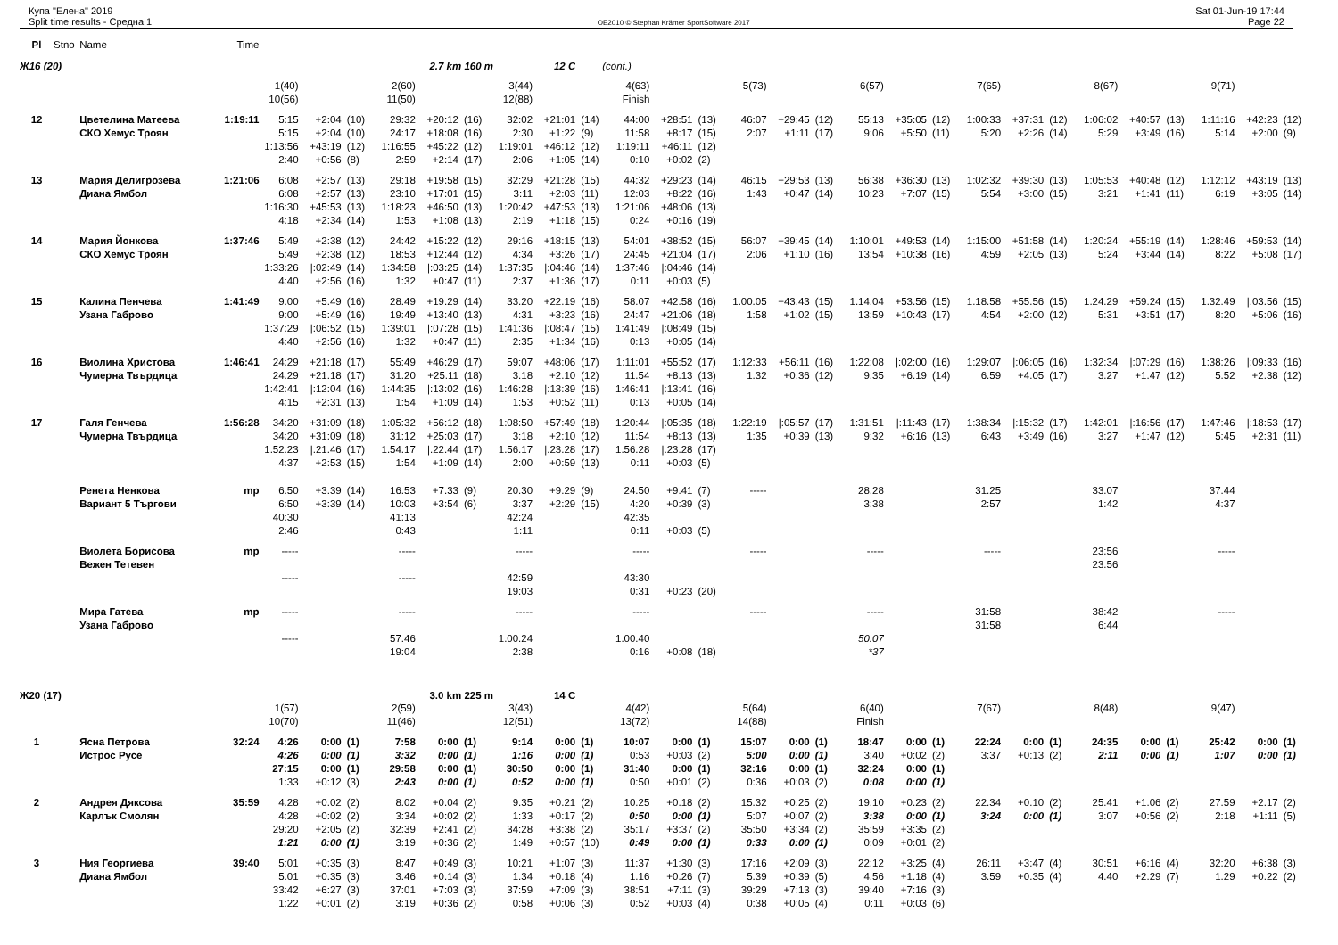Купа "Елена" 2019
Split time results - Средна 1
OE2010 © Stephan Krämer SportSoftware 2017
Sat 01-Jun-19 17:44
Page 22
| Pl | Stno | Name | Time | | | | | | | | | | | | | | | | | | | | | | | | | | | |
| Ж16 (20) | | | | | | | 2.7 km 160 m | | | 12 C | | (cont.) | | | | | | | | | | | | | | | | | | |
| | | | | 1(40) | | | 2(60) | | | 3(44) | | | 4(63) | | | 5(73) | | | 6(57) | | | 7(65) | | | 8(67) | | | 9(71) | | |
| | | | | 10(56) | | | 11(50) | | | 12(88) | | | Finish | | | | | | | | | | | | | | | | | |
| 12 | | Цветелина Матеева | 1:19:11 | 5:15 | +2:04 | (10) | 29:32 | +20:12 | (16) | 32:02 | +21:01 | (14) | 44:00 | +28:51 | (13) | 46:07 | +29:45 | (12) | 55:13 | +35:05 | (12) | 1:00:33 | +37:31 | (12) | 1:06:02 | +40:57 | (13) | 1:11:16 | +42:23 | (12) |
| | | СКО Хемус Троян | | 5:15 | +2:04 | (10) | 24:17 | +18:08 | (16) | 2:30 | +1:22 | (9) | 11:58 | +8:17 | (15) | 2:07 | +1:11 | (17) | 9:06 | +5:50 | (11) | 5:20 | +2:26 | (14) | 5:29 | +3:49 | (16) | 5:14 | +2:00 | (9) |
| | | | | 1:13:56 | +43:19 | (12) | 1:16:55 | +45:22 | (12) | 1:19:01 | +46:12 | (12) | 1:19:11 | +46:11 | (12) | | | | | | | | | | | | | | | |
| | | | | 2:40 | +0:56 | (8) | 2:59 | +2:14 | (17) | 2:06 | +1:05 | (14) | 0:10 | +0:02 | (2) | | | | | | | | | | | | | | | |
| 13 | | Мария Делигрозева | 1:21:06 | 6:08 | +2:57 | (13) | 29:18 | +19:58 | (15) | 32:29 | +21:28 | (15) | 44:32 | +29:23 | (14) | 46:15 | +29:53 | (13) | 56:38 | +36:30 | (13) | 1:02:32 | +39:30 | (13) | 1:05:53 | +40:48 | (12) | 1:12:12 | +43:19 | (13) |
| | | Диана Ямбол | | 6:08 | +2:57 | (13) | 23:10 | +17:01 | (15) | 3:11 | +2:03 | (11) | 12:03 | +8:22 | (16) | 1:43 | +0:47 | (14) | 10:23 | +7:07 | (15) | 5:54 | +3:00 | (15) | 3:21 | +1:41 | (11) | 6:19 | +3:05 | (14) |
| | | | | 1:16:30 | +45:53 | (13) | 1:18:23 | +46:50 | (13) | 1:20:42 | +47:53 | (13) | 1:21:06 | +48:06 | (13) | | | | | | | | | | | | | | | |
| | | | | 4:18 | +2:34 | (14) | 1:53 | +1:08 | (13) | 2:19 | +1:18 | (15) | 0:24 | +0:16 | (19) | | | | | | | | | | | | | | | |
| 14 | | Мария Йонкова | 1:37:46 | 5:49 | +2:38 | (12) | 24:42 | +15:22 | (12) | 29:16 | +18:15 | (13) | 54:01 | +38:52 | (15) | 56:07 | +39:45 | (14) | 1:10:01 | +49:53 | (14) | 1:15:00 | +51:58 | (14) | 1:20:24 | +55:19 | (14) | 1:28:46 | +59:53 | (14) |
| | | СКО Хемус Троян | | 5:49 | +2:38 | (12) | 18:53 | +12:44 | (12) | 4:34 | +3:26 | (17) | 24:45 | +21:04 | (17) | 2:06 | +1:10 | (16) | 13:54 | +10:38 | (16) | 4:59 | +2:05 | (13) | 5:24 | +3:44 | (14) | 8:22 | +5:08 | (17) |
| | | | | 1:33:26 | /:02:49 | (14) | 1:34:58 | /:03:25 | (14) | 1:37:35 | /:04:46 | (14) | 1:37:46 | /:04:46 | (14) | | | | | | | | | | | | | | | |
| | | | | 4:40 | +2:56 | (16) | 1:32 | +0:47 | (11) | 2:37 | +1:36 | (17) | 0:11 | +0:03 | (5) | | | | | | | | | | | | | | | |
| 15 | | Калина Пенчева | 1:41:49 | 9:00 | +5:49 | (16) | 28:49 | +19:29 | (14) | 33:20 | +22:19 | (16) | 58:07 | +42:58 | (16) | 1:00:05 | +43:43 | (15) | 1:14:04 | +53:56 | (15) | 1:18:58 | +55:56 | (15) | 1:24:29 | +59:24 | (15) | 1:32:49 | /:03:56 | (15) |
| | | Узана Габрово | | 9:00 | +5:49 | (16) | 19:49 | +13:40 | (13) | 4:31 | +3:23 | (16) | 24:47 | +21:06 | (18) | 1:58 | +1:02 | (15) | 13:59 | +10:43 | (17) | 4:54 | +2:00 | (12) | 5:31 | +3:51 | (17) | 8:20 | +5:06 | (16) |
| | | | | 1:37:29 | /:06:52 | (15) | 1:39:01 | /:07:28 | (15) | 1:41:36 | /:08:47 | (15) | 1:41:49 | /:08:49 | (15) | | | | | | | | | | | | | | | |
| | | | | 4:40 | +2:56 | (16) | 1:32 | +0:47 | (11) | 2:35 | +1:34 | (16) | 0:13 | +0:05 | (14) | | | | | | | | | | | | | | | |
| 16 | | Виолина Христова | 1:46:41 | 24:29 | +21:18 | (17) | 55:49 | +46:29 | (17) | 59:07 | +48:06 | (17) | 1:11:01 | +55:52 | (17) | 1:12:33 | +56:11 | (16) | 1:22:08 | /:02:00 | (16) | 1:29:07 | /:06:05 | (16) | 1:32:34 | /:07:29 | (16) | 1:38:26 | /:09:33 | (16) |
| | | Чумерна Твърдица | | 24:29 | +21:18 | (17) | 31:20 | +25:11 | (18) | 3:18 | +2:10 | (12) | 11:54 | +8:13 | (13) | 1:32 | +0:36 | (12) | 9:35 | +6:19 | (14) | 6:59 | +4:05 | (17) | 3:27 | +1:47 | (12) | 5:52 | +2:38 | (12) |
| | | | | 1:42:41 | /:12:04 | (16) | 1:44:35 | /:13:02 | (16) | 1:46:28 | /:13:39 | (16) | 1:46:41 | /:13:41 | (16) | | | | | | | | | | | | | | | |
| | | | | 4:15 | +2:31 | (13) | 1:54 | +1:09 | (14) | 1:53 | +0:52 | (11) | 0:13 | +0:05 | (14) | | | | | | | | | | | | | | | |
| 17 | | Галя Генчева | 1:56:28 | 34:20 | +31:09 | (18) | 1:05:32 | +56:12 | (18) | 1:08:50 | +57:49 | (18) | 1:20:44 | /:05:35 | (18) | 1:22:19 | /:05:57 | (17) | 1:31:51 | /:11:43 | (17) | 1:38:34 | /:15:32 | (17) | 1:42:01 | /:16:56 | (17) | 1:47:46 | /:18:53 | (17) |
| | | Чумерна Твърдица | | 34:20 | +31:09 | (18) | 31:12 | +25:03 | (17) | 3:18 | +2:10 | (12) | 11:54 | +8:13 | (13) | 1:35 | +0:39 | (13) | 9:32 | +6:16 | (13) | 6:43 | +3:49 | (16) | 3:27 | +1:47 | (12) | 5:45 | +2:31 | (11) |
| | | | | 1:52:23 | /:21:46 | (17) | 1:54:17 | /:22:44 | (17) | 1:56:17 | /:23:28 | (17) | 1:56:28 | /:23:28 | (17) | | | | | | | | | | | | | | | |
| | | | | 4:37 | +2:53 | (15) | 1:54 | +1:09 | (14) | 2:00 | +0:59 | (13) | 0:11 | +0:03 | (5) | | | | | | | | | | | | | | | |
| | | Ренета Ненкова | mp | 6:50 | +3:39 | (14) | 16:53 | +7:33 | (9) | 20:30 | +9:29 | (9) | 24:50 | +9:41 | (7) | ----- | | | 28:28 | | | 31:25 | | | 33:07 | | | 37:44 | | |
| | | Вариант 5 Търгови | | 6:50 | +3:39 | (14) | 10:03 | +3:54 | (6) | 3:37 | +2:29 | (15) | 4:20 | +0:39 | (3) | | | | 3:38 | | | 2:57 | | | 1:42 | | | 4:37 | | |
| | | | | 40:30 | | | 41:13 | | | 42:24 | | | 42:35 | | | | | | | | | | | | | | | | | |
| | | | | 2:46 | | | 0:43 | | | 1:11 | | | 0:11 | +0:03 | (5) | | | | | | | | | | | | | | | |
| | | Виолета Борисова | mp | ----- | | | ----- | | | ----- | | | ----- | | | ----- | | | ----- | | | ----- | | | 23:56 | | | ----- | | |
| | | Вежен Тетевен | | | | | | | | | | | | | | | | | | | | | | | 23:56 | | | | | |
| | | | | ----- | | | ----- | | | 42:59 | | | 43:30 | | | | | | | | | | | | | | | | | |
| | | | | | | | | | | 19:03 | | | 0:31 | +0:23 | (20) | | | | | | | | | | | | | | | |
| | | Мира Гатева | mp | ----- | | | ----- | | | ----- | | | ----- | | | ----- | | | ----- | | | 31:58 | | | 38:42 | | | ----- | | |
| | | Узана Габрово | | | | | | | | | | | | | | | | | | | | 31:58 | | | 6:44 | | | | | |
| | | | | ----- | | | 57:46 | | | 1:00:24 | | | 1:00:40 | | | | | | 50:07 | | | | | | | | | | | |
| | | | | | | | 19:04 | | | 2:38 | | | 0:16 | +0:08 | (18) | | | | *37 | | | | | | | | | | | |
| Ж20 (17) | | | | | | | 3.0 km 225 m | | | 14 C | | | | | | | | | | | | | | | | | | | | |
| | | | | 1(57) | | | 2(59) | | | 3(43) | | | 4(42) | | | 5(64) | | | 6(40) | | | 7(67) | | | 8(48) | | | 9(47) | | |
| | | | | 10(70) | | | 11(46) | | | 12(51) | | | 13(72) | | | 14(88) | | | Finish | | | | | | | | | | | |
| 1 | | Ясна Петрова | 32:24 | 4:26 | 0:00 | (1) | 7:58 | 0:00 | (1) | 9:14 | 0:00 | (1) | 10:07 | 0:00 | (1) | 15:07 | 0:00 | (1) | 18:47 | 0:00 | (1) | 22:24 | 0:00 | (1) | 24:35 | 0:00 | (1) | 25:42 | 0:00 | (1) |
| | | Истрос Русе | | 4:26 | 0:00 | (1) | 3:32 | 0:00 | (1) | 1:16 | 0:00 | (1) | 0:53 | +0:03 | (2) | 5:00 | 0:00 | (1) | 3:40 | +0:02 | (2) | 3:37 | +0:13 | (2) | 2:11 | 0:00 | (1) | 1:07 | 0:00 | (1) |
| | | | | 27:15 | 0:00 | (1) | 29:58 | 0:00 | (1) | 30:50 | 0:00 | (1) | 31:40 | 0:00 | (1) | 32:16 | 0:00 | (1) | 32:24 | 0:00 | (1) | | | | | | | | | |
| | | | | 1:33 | +0:12 | (3) | 2:43 | 0:00 | (1) | 0:52 | 0:00 | (1) | 0:50 | +0:01 | (2) | 0:36 | +0:03 | (2) | 0:08 | 0:00 | (1) | | | | | | | | | |
| 2 | | Андрея Дяксова | 35:59 | 4:28 | +0:02 | (2) | 8:02 | +0:04 | (2) | 9:35 | +0:21 | (2) | 10:25 | +0:18 | (2) | 15:32 | +0:25 | (2) | 19:10 | +0:23 | (2) | 22:34 | +0:10 | (2) | 25:41 | +1:06 | (2) | 27:59 | +2:17 | (2) |
| | | Карлък Смолян | | 4:28 | +0:02 | (2) | 3:34 | +0:02 | (2) | 1:33 | +0:17 | (2) | 0:50 | 0:00 | (1) | 5:07 | +0:07 | (2) | 3:38 | 0:00 | (1) | 3:24 | 0:00 | (1) | 3:07 | +0:56 | (2) | 2:18 | +1:11 | (5) |
| | | | | 29:20 | +2:05 | (2) | 32:39 | +2:41 | (2) | 34:28 | +3:38 | (2) | 35:17 | +3:37 | (2) | 35:50 | +3:34 | (2) | 35:59 | +3:35 | (2) | | | | | | | | | |
| | | | | 1:21 | 0:00 | (1) | 3:19 | +0:36 | (2) | 1:49 | +0:57 | (10) | 0:49 | 0:00 | (1) | 0:33 | 0:00 | (1) | 0:09 | +0:01 | (2) | | | | | | | | | |
| 3 | | Ния Георгиева | 39:40 | 5:01 | +0:35 | (3) | 8:47 | +0:49 | (3) | 10:21 | +1:07 | (3) | 11:37 | +1:30 | (3) | 17:16 | +2:09 | (3) | 22:12 | +3:25 | (4) | 26:11 | +3:47 | (4) | 30:51 | +6:16 | (4) | 32:20 | +6:38 | (3) |
| | | Диана Ямбол | | 5:01 | +0:35 | (3) | 3:46 | +0:14 | (3) | 1:34 | +0:18 | (4) | 1:16 | +0:26 | (7) | 5:39 | +0:39 | (5) | 4:56 | +1:18 | (4) | 3:59 | +0:35 | (4) | 4:40 | +2:29 | (7) | 1:29 | +0:22 | (2) |
| | | | | 33:42 | +6:27 | (3) | 37:01 | +7:03 | (3) | 37:59 | +7:09 | (3) | 38:51 | +7:11 | (3) | 39:29 | +7:13 | (3) | 39:40 | +7:16 | (3) | | | | | | | | | |
| | | | | 1:22 | +0:01 | (2) | 3:19 | +0:36 | (2) | 0:58 | +0:06 | (3) | 0:52 | +0:03 | (4) | 0:38 | +0:05 | (4) | 0:11 | +0:03 | (6) | | | | | | | | | |